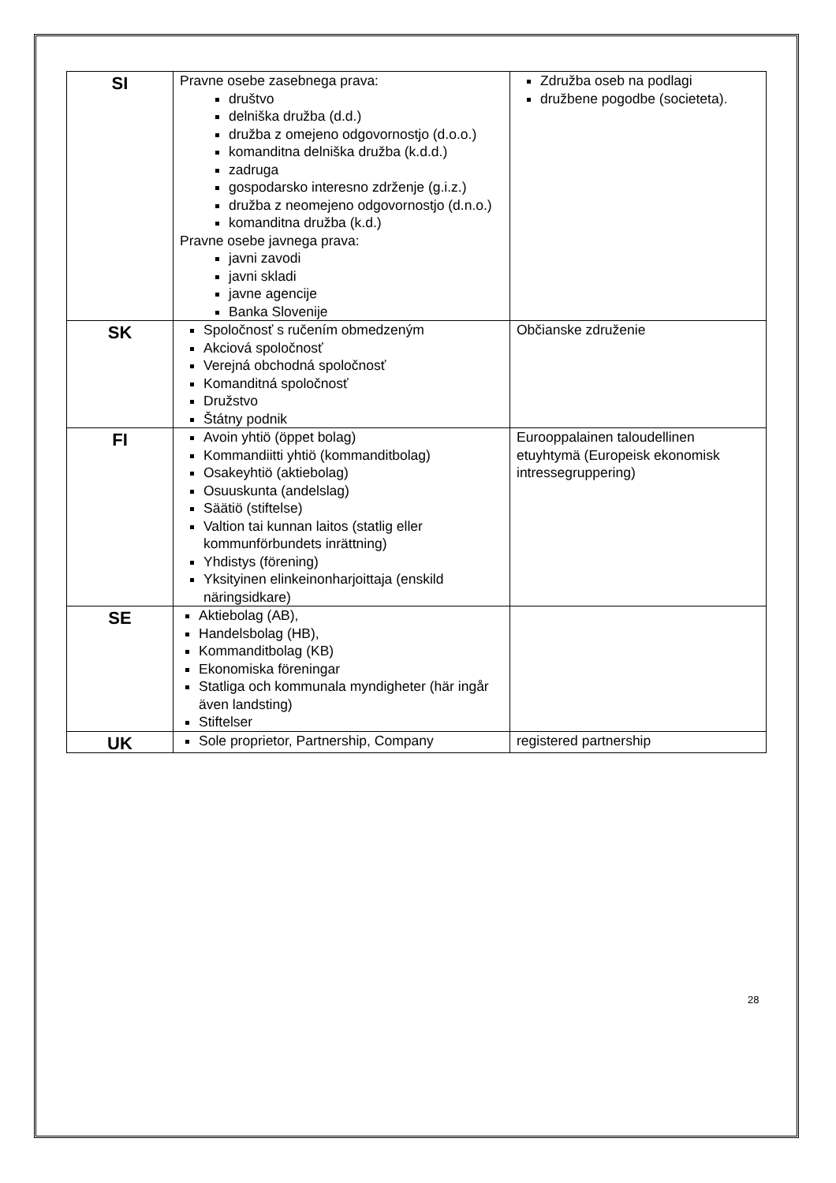| SI | Pravne osebe zasebnega prava: društvo delniška družba (d.d.) družba z omejeno odgovornostjo (d.o.o.) komanditna delniška družba (k.d.d.) zadruga gospodarsko interesno zdrženje (g.i.z.) družba z neomejeno odgovornostjo (d.n.o.) komanditna družba (k.d.) Pravne osebe javnega prava: javni zavodi javni skladi javne agencije Banka Slovenije | Združba oseb na podlagi družbene pogodbe (societeta). |
| SK | Spoločnosť s ručením obmedzeným Akciová spoločnosť Verejná obchodná spoločnosť Komanditná spoločnosť Družstvo Štátny podnik | Občianske združenie |
| FI | Avoin yhtiö (öppet bolag) Kommandiitti yhtiö (kommanditbolag) Osakeyhtiö (aktiebolag) Osuuskunta (andelslag) Säätiö (stiftelse) Valtion tai kunnan laitos (statlig eller kommunförbundets inrättning) Yhdistys (förening) Yksityinen elinkeinonharjoittaja (enskild näringsidkare) | Eurooppalainen taloudellinen etuyhtymä (Europeisk ekonomisk intressegruppering) |
| SE | Aktiebolag (AB), Handelsbolag (HB), Kommanditbolag (KB) Ekonomiska föreningar Statliga och kommunala myndigheter (här ingår även landsting) Stiftelser | |
| UK | Sole proprietor, Partnership, Company | registered partnership |
28